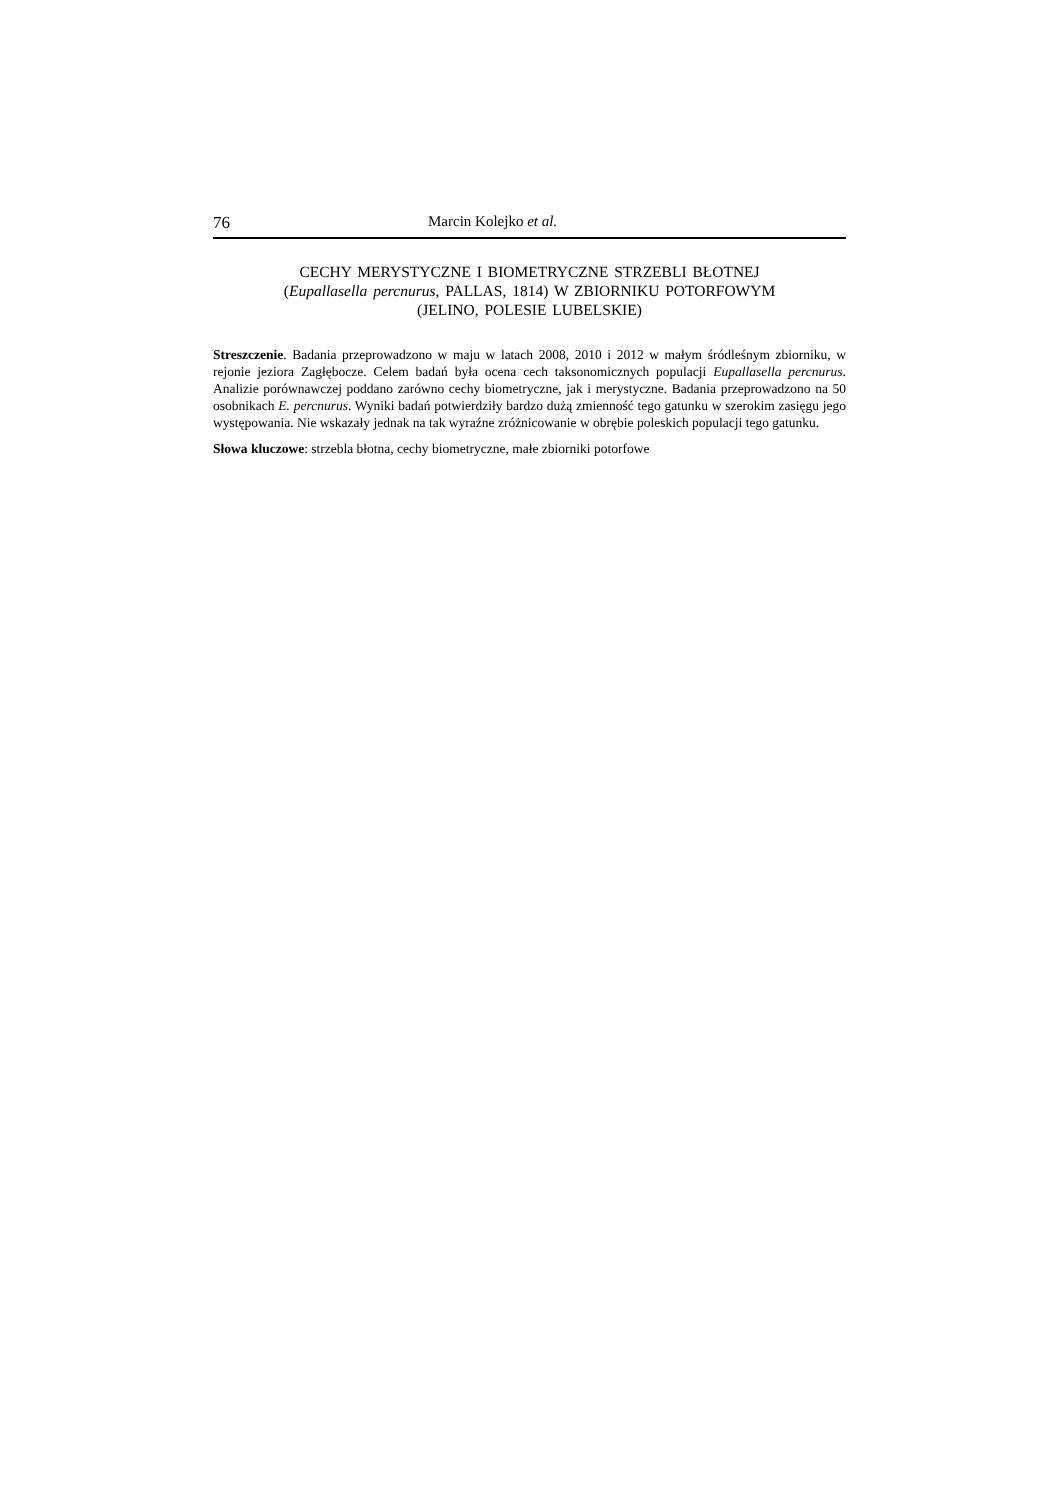76 Marcin Kolejko et al.
CECHY MERYSTYCZNE I BIOMETRYCZNE STRZEBLI BŁOTNEJ
(Eupallasella percnurus, PALLAS, 1814) W ZBIORNIKU POTORFOWYM
(JELINO, POLESIE LUBELSKIE)
Streszczenie. Badania przeprowadzono w maju w latach 2008, 2010 i 2012 w małym śródleśnym zbiorniku, w rejonie jeziora Zagłębocze. Celem badań była ocena cech taksonomicznych populacji Eupallasella percnurus. Analizie porównawczej poddano zarówno cechy biometryczne, jak i merystyczne. Badania przeprowadzono na 50 osobnikach E. percnurus. Wyniki badań potwierdziły bardzo dużą zmienność tego gatunku w szerokim zasięgu jego występowania. Nie wskazały jednak na tak wyraźne zróżnicowanie w obrębie poleskich populacji tego gatunku.
Słowa kluczowe: strzebla błotna, cechy biometryczne, małe zbiorniki potorfowe